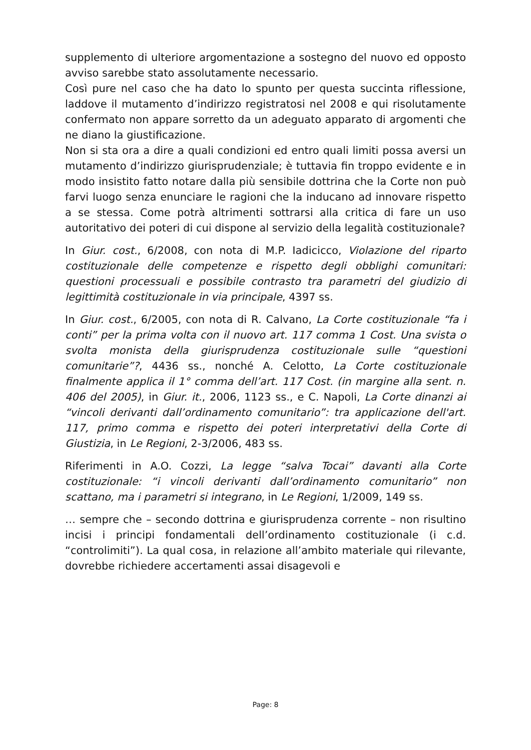supplemento di ulteriore argomentazione a sostegno del nuovo ed opposto avviso sarebbe stato assolutamente necessario.
Così pure nel caso che ha dato lo spunto per questa succinta riflessione, laddove il mutamento d’indirizzo registratosi nel 2008 e qui risolutamente confermato non appare sorretto da un adeguato apparato di argomenti che ne diano la giustificazione.
Non si sta ora a dire a quali condizioni ed entro quali limiti possa aversi un mutamento d’indirizzo giurisprudenziale; è tuttavia fin troppo evidente e in modo insistito fatto notare dalla più sensibile dottrina che la Corte non può farvi luogo senza enunciare le ragioni che la inducano ad innovare rispetto a se stessa. Come potrà altrimenti sottrarsi alla critica di fare un uso autoritativo dei poteri di cui dispone al servizio della legalità costituzionale?
In Giur. cost., 6/2008, con nota di M.P. Iadicicco, Violazione del riparto costituzionale delle competenze e rispetto degli obblighi comunitari: questioni processuali e possibile contrasto tra parametri del giudizio di legittimità costituzionale in via principale, 4397 ss.
In Giur. cost., 6/2005, con nota di R. Calvano, La Corte costituzionale “fa i conti” per la prima volta con il nuovo art. 117 comma 1 Cost. Una svista o svolta monista della giurisprudenza costituzionale sulle “questioni comunitarie”?, 4436 ss., nonché A. Celotto, La Corte costituzionale finalmente applica il 1° comma dell’art. 117 Cost. (in margine alla sent. n. 406 del 2005), in Giur. it., 2006, 1123 ss., e C. Napoli, La Corte dinanzi ai “vincoli derivanti dall’ordinamento comunitario”: tra applicazione dell'art. 117, primo comma e rispetto dei poteri interpretativi della Corte di Giustizia, in Le Regioni, 2-3/2006, 483 ss.
Riferimenti in A.O. Cozzi, La legge “salva Tocai” davanti alla Corte costituzionale: “i vincoli derivanti dall’ordinamento comunitario” non scattano, ma i parametri si integrano, in Le Regioni, 1/2009, 149 ss.
… sempre che – secondo dottrina e giurisprudenza corrente – non risultino incisi i principi fondamentali dell’ordinamento costituzionale (i c.d. “controlimiti”). La qual cosa, in relazione all’ambito materiale qui rilevante, dovrebbe richiedere accertamenti assai disagevoli e
Page: 8